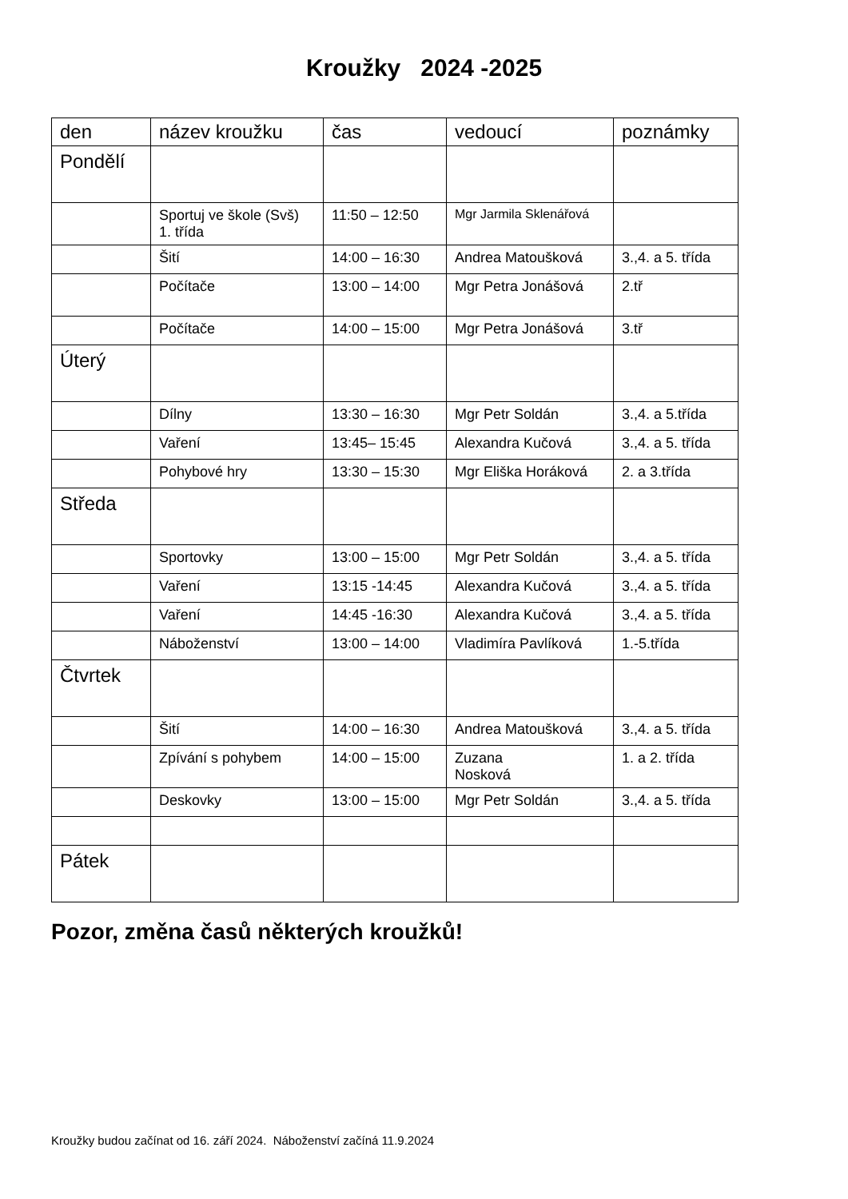Kroužky 2024 -2025
| den | název kroužku | čas | vedoucí | poznámky |
| --- | --- | --- | --- | --- |
| Pondělí | | | | |
| | Sportuj ve škole (Svš) 1. třída | 11:50 – 12:50 | Mgr Jarmila Sklenářová | |
| | Šití | 14:00 – 16:30 | Andrea Matoušková | 3.,4. a 5. třída |
| | Počítače | 13:00 – 14:00 | Mgr Petra Jonášová | 2.tř |
| | Počítače | 14:00 – 15:00 | Mgr Petra Jonášová | 3.tř |
| Úterý | | | | |
| | Dílny | 13:30 – 16:30 | Mgr Petr Soldán | 3.,4. a 5.třída |
| | Vaření | 13:45– 15:45 | Alexandra Kučová | 3.,4. a 5. třída |
| | Pohybové hry | 13:30 – 15:30 | Mgr Eliška Horáková | 2. a 3.třída |
| Středa | | | | |
| | Sportovky | 13:00 – 15:00 | Mgr Petr Soldán | 3.,4. a 5. třída |
| | Vaření | 13:15 -14:45 | Alexandra Kučová | 3.,4. a 5. třída |
| | Vaření | 14:45 -16:30 | Alexandra Kučová | 3.,4. a 5. třída |
| | Náboženství | 13:00 – 14:00 | Vladimíra Pavlíková | 1.-5.třída |
| Čtvrtek | | | | |
| | Šití | 14:00 – 16:30 | Andrea Matoušková | 3.,4. a 5. třída |
| | Zpívání s pohybem | 14:00 – 15:00 | Zuzana Nosková | 1. a 2. třída |
| | Deskovky | 13:00 – 15:00 | Mgr Petr Soldán | 3.,4. a 5. třída |
| Pátek | | | | |
Pozor, změna časů některých kroužků!
Kroužky budou začínat od 16. září 2024. Náboženství začíná 11.9.2024